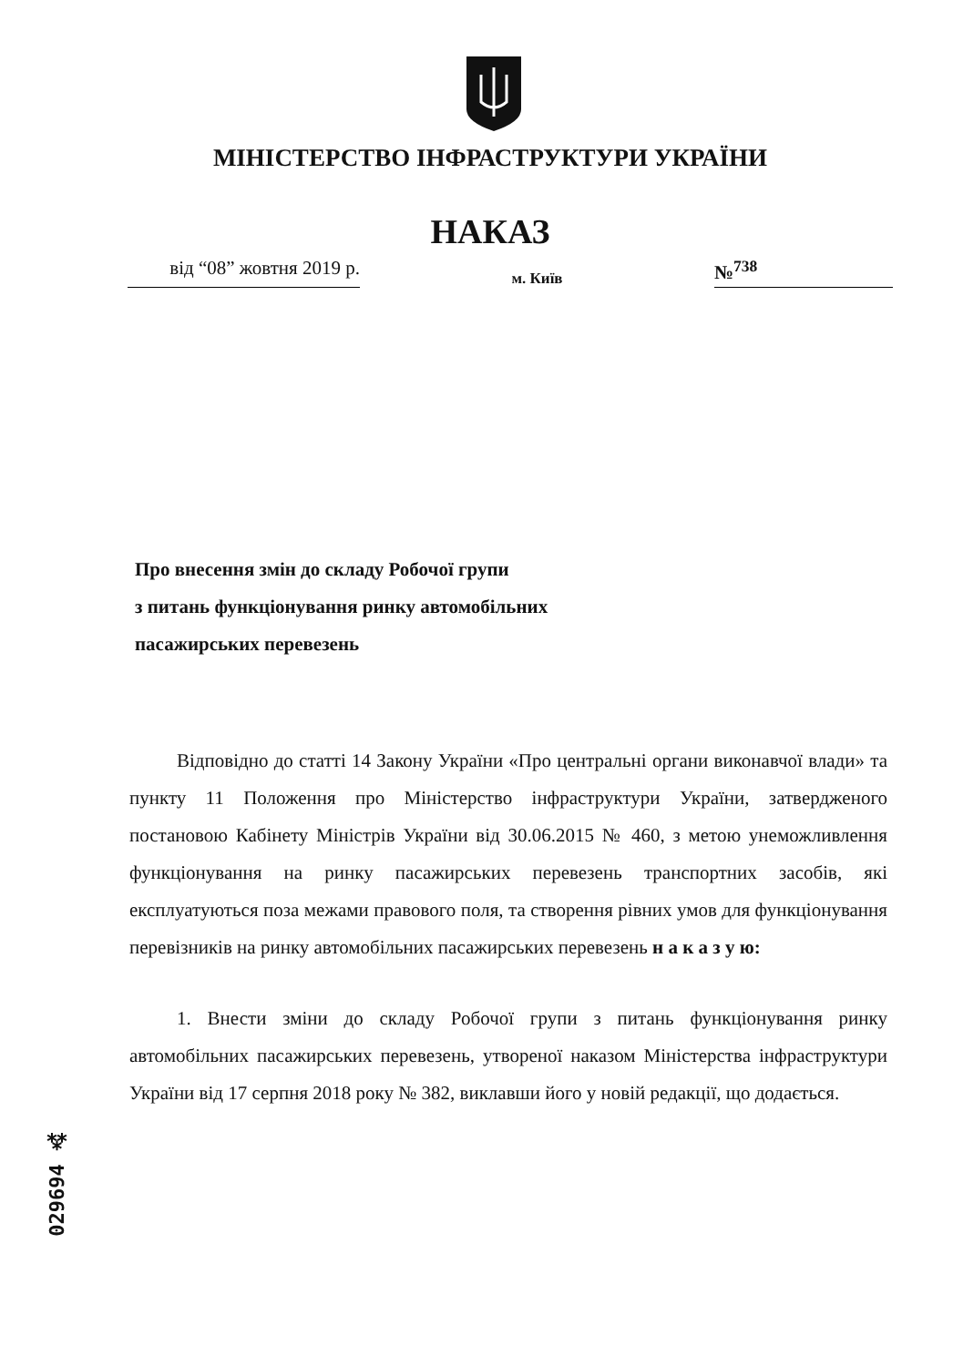МІНІСТЕРСТВО ІНФРАСТРУКТУРИ УКРАЇНИ
НАКАЗ
від “08” жовтня 2019 р. м. Київ №<sup>738</sup>
Про внесення змін до складу Робочої групи
з питань функціонування ринку автомобільних
пасажирських перевезень
Відповідно до статті 14 Закону України «Про центральні органи виконавчої влади» та пункту 11 Положення про Міністерство інфраструктури України, затвердженого постановою Кабінету Міністрів України від 30.06.2015 № 460, з метою унеможливлення функціонування на ринку пасажирських перевезень транспортних засобів, які експлуатуються поза межами правового поля, та створення рівних умов для функціонування перевізників на ринку автомобільних пасажирських перевезень н а к а з у ю:
1. Внести зміни до складу Робочої групи з питань функціонування ринку автомобільних пасажирських перевезень, утвореної наказом Міністерства інфраструктури України від 17 серпня 2018 року № 382, виклавши його у новій редакції, що додається.
029694 ⁂